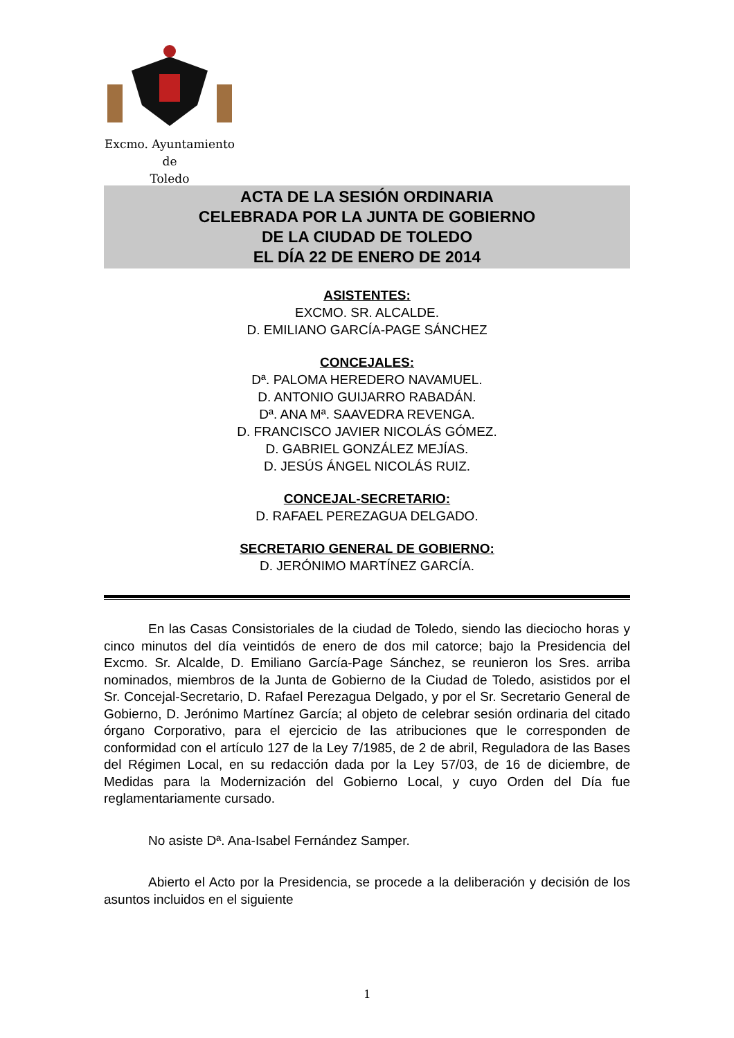Excmo. Ayuntamiento
de
Toledo
ACTA DE LA SESIÓN ORDINARIA
CELEBRADA POR LA JUNTA DE GOBIERNO
DE LA CIUDAD DE TOLEDO
EL DÍA 22 DE ENERO DE 2014
ASISTENTES:
EXCMO. SR. ALCALDE.
D. EMILIANO GARCÍA-PAGE SÁNCHEZ
CONCEJALES:
Dª. PALOMA HEREDERO NAVAMUEL.
D. ANTONIO GUIJARRO RABADÁN.
Dª. ANA Mª. SAAVEDRA REVENGA.
D. FRANCISCO JAVIER NICOLÁS GÓMEZ.
D. GABRIEL GONZÁLEZ MEJÍAS.
D. JESÚS ÁNGEL NICOLÁS RUIZ.
CONCEJAL-SECRETARIO:
D. RAFAEL PEREZAGUA DELGADO.
SECRETARIO GENERAL DE GOBIERNO:
D. JERÓNIMO MARTÍNEZ GARCÍA.
En las Casas Consistoriales de la ciudad de Toledo, siendo las dieciocho horas y cinco minutos del día veintidós de enero de dos mil catorce; bajo la Presidencia del Excmo. Sr. Alcalde, D. Emiliano García-Page Sánchez, se reunieron los Sres. arriba nominados, miembros de la Junta de Gobierno de la Ciudad de Toledo, asistidos por el Sr. Concejal-Secretario, D. Rafael Perezagua Delgado, y por el Sr. Secretario General de Gobierno, D. Jerónimo Martínez García; al objeto de celebrar sesión ordinaria del citado órgano Corporativo, para el ejercicio de las atribuciones que le corresponden de conformidad con el artículo 127 de la Ley 7/1985, de 2 de abril, Reguladora de las Bases del Régimen Local, en su redacción dada por la Ley 57/03, de 16 de diciembre, de Medidas para la Modernización del Gobierno Local, y cuyo Orden del Día fue reglamentariamente cursado.
No asiste Dª. Ana-Isabel Fernández Samper.
Abierto el Acto por la Presidencia, se procede a la deliberación y decisión de los asuntos incluidos en el siguiente
1